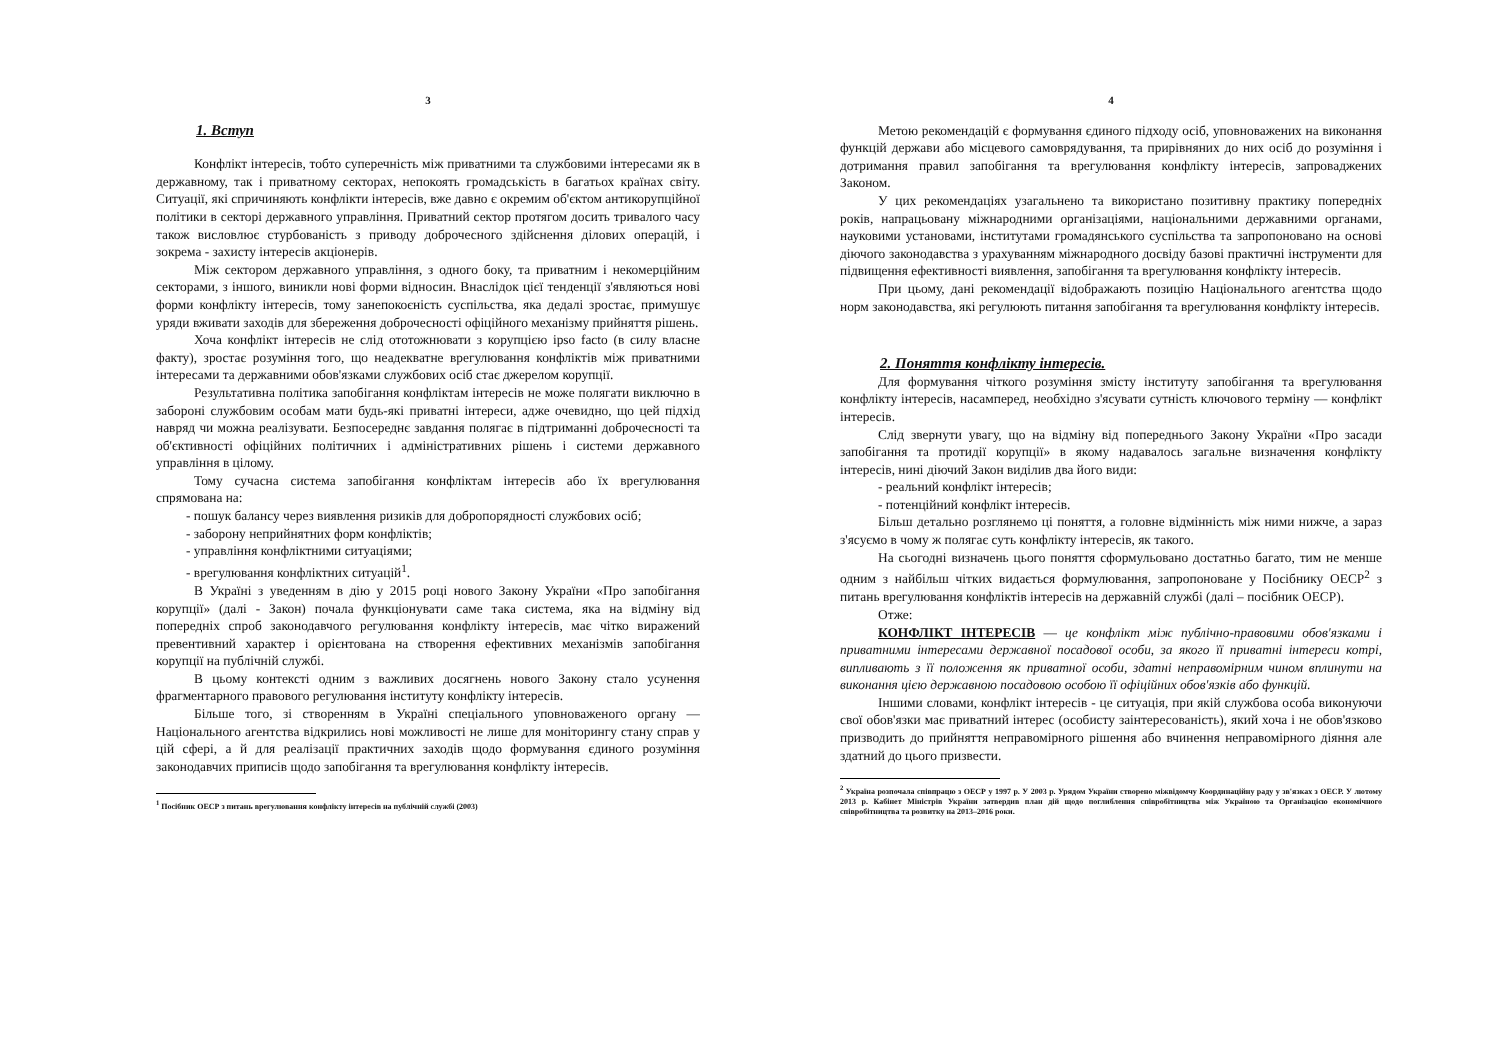3
1. Вступ
Конфлікт інтересів, тобто суперечність між приватними та службовими інтересами як в державному, так і приватному секторах, непокоять громадськість в багатьох країнах світу. Ситуації, які спричиняють конфлікти інтересів, вже давно є окремим об'єктом антикорупційної політики в секторі державного управління. Приватний сектор протягом досить тривалого часу також висловлює стурбованість з приводу доброчесного здійснення ділових операцій, і зокрема - захисту інтересів акціонерів.
Між сектором державного управління, з одного боку, та приватним і некомерційним секторами, з іншого, виникли нові форми відносин. Внаслідок цієї тенденції з'являються нові форми конфлікту інтересів, тому занепокоєність суспільства, яка дедалі зростає, примушує уряди вживати заходів для збереження доброчесності офіційного механізму прийняття рішень.
Хоча конфлікт інтересів не слід ототожнювати з корупцією ipso facto (в силу власне факту), зростає розуміння того, що неадекватне врегулювання конфліктів між приватними інтересами та державними обов'язками службових осіб стає джерелом корупції.
Результативна політика запобігання конфліктам інтересів не може полягати виключно в забороні службовим особам мати будь-які приватні інтереси, адже очевидно, що цей підхід навряд чи можна реалізувати. Безпосереднє завдання полягає в підтриманні доброчесності та об'єктивності офіційних політичних і адміністративних рішень і системи державного управління в цілому.
Тому сучасна система запобігання конфліктам інтересів або їх врегулювання спрямована на:
- пошук балансу через виявлення ризиків для добропорядності службових осіб;
- заборону неприйнятних форм конфліктів;
- управління конфліктними ситуаціями;
- врегулювання конфліктних ситуацій<sup>1</sup>.
В Україні з уведенням в дію у 2015 році нового Закону України «Про запобігання корупції» (далі - Закон) почала функціонувати саме така система, яка на відміну від попередніх спроб законодавчого регулювання конфлікту інтересів, має чітко виражений превентивний характер і орієнтована на створення ефективних механізмів запобігання корупції на публічній службі.
В цьому контексті одним з важливих досягнень нового Закону стало усунення фрагментарного правового регулювання інституту конфлікту інтересів.
Більше того, зі створенням в Україні спеціального уповноваженого органу — Національного агентства відкрились нові можливості не лише для моніторингу стану справ у цій сфері, а й для реалізації практичних заходів щодо формування єдиного розуміння законодавчих приписів щодо запобігання та врегулювання конфлікту інтересів.
<sup>1</sup> Посібник ОЕСР з питань врегулювання конфлікту інтересів на публічній службі (2003)
4
Метою рекомендацій є формування єдиного підходу осіб, уповноважених на виконання функцій держави або місцевого самоврядування, та прирівняних до них осіб до розуміння і дотримання правил запобігання та врегулювання конфлікту інтересів, запроваджених Законом.
У цих рекомендаціях узагальнено та використано позитивну практику попередніх років, напрацьовану міжнародними організаціями, національними державними органами, науковими установами, інститутами громадянського суспільства та запропоновано на основі діючого законодавства з урахуванням міжнародного досвіду базові практичні інструменти для підвищення ефективності виявлення, запобігання та врегулювання конфлікту інтересів.
При цьому, дані рекомендації відображають позицію Національного агентства щодо норм законодавства, які регулюють питання запобігання та врегулювання конфлікту інтересів.
2. Поняття конфлікту інтересів.
Для формування чіткого розуміння змісту інституту запобігання та врегулювання конфлікту інтересів, насамперед, необхідно з'ясувати сутність ключового терміну — конфлікт інтересів.
Слід звернути увагу, що на відміну від попереднього Закону України «Про засади запобігання та протидії корупції» в якому надавалось загальне визначення конфлікту інтересів, нині діючий Закон виділив два його види:
- реальний конфлікт інтересів;
- потенційний конфлікт інтересів.
Більш детально розглянемо ці поняття, а головне відмінність між ними нижче, а зараз з'ясуємо в чому ж полягає суть конфлікту інтересів, як такого.
На сьогодні визначень цього поняття сформульовано достатньо багато, тим не менше одним з найбільш чітких видається формулювання, запропоноване у Посібнику ОЕСР<sup>2</sup> з питань врегулювання конфліктів інтересів на державній службі (далі – посібник ОЕСР).
Отже:
КОНФЛІКТ ІНТЕРЕСІВ — це конфлікт між публічно-правовими обов'язками і приватними інтересами державної посадової особи, за якого її приватні інтереси котрі, випливають з її положення як приватної особи, здатні неправомірним чином вплинути на виконання цією державною посадовою особою її офіційних обов'язків або функцій.
Іншими словами, конфлікт інтересів - це ситуація, при якій службова особа виконуючи свої обов'язки має приватний інтерес (особисту заінтересованість), який хоча і не обов'язково призводить до прийняття неправомірного рішення або вчинення неправомірного діяння але здатний до цього призвести.
<sup>2</sup> Україна розпочала співпрацю з ОЕСР у 1997 р. У 2003 р. Урядом України створено міжвідомчу Координаційну раду у зв'язках з ОЕСР. У лютому 2013 р. Кабінет Міністрів України затвердив план дій щодо поглиблення співробітництва між Україною та Організацією економічного співробітництва та розвитку на 2013–2016 роки.